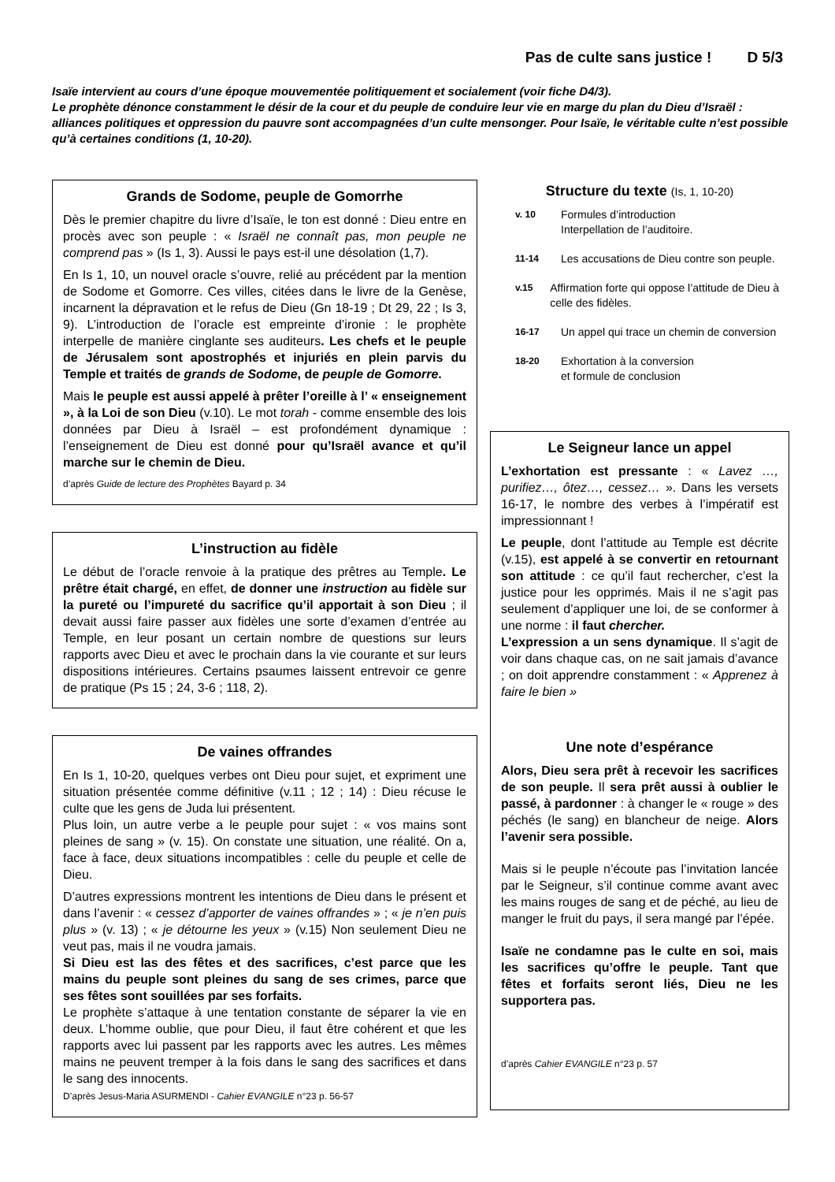Pas de culte sans justice ! D 5/3
Isaïe intervient au cours d’une époque mouvementée politiquement et socialement (voir fiche D4/3).
Le prophète dénonce constamment le désir de la cour et du peuple de conduire leur vie en marge du plan du Dieu d’Israël : alliances politiques et oppression du pauvre sont accompagnées d’un culte mensonger. Pour Isaïe, le véritable culte n’est possible qu’à certaines conditions (1, 10-20).
Grands de Sodome, peuple de Gomorrhe
Dès le premier chapitre du livre d’Isaïe, le ton est donné : Dieu entre en procès avec son peuple : « Israël ne connaît pas, mon peuple ne comprend pas » (Is 1, 3). Aussi le pays est-il une désolation (1,7).
En Is 1, 10, un nouvel oracle s’ouvre, relié au précédent par la mention de Sodome et Gomorre. Ces villes, citées dans le livre de la Genèse, incarnent la dépravation et le refus de Dieu (Gn 18-19 ; Dt 29, 22 ; Is 3, 9). L’introduction de l’oracle est empreinte d’ironie : le prophète interpelle de manière cinglante ses auditeurs. Les chefs et le peuple de Jérusalem sont apostrophés et injuriés en plein parvis du Temple et traités de grands de Sodome, de peuple de Gomorre.
Mais le peuple est aussi appelé à prêter l’oreille à l’ « enseignement », à la Loi de son Dieu (v.10). Le mot torah - comme ensemble des lois données par Dieu à Israël – est profondément dynamique : l’enseignement de Dieu est donné pour qu’Israël avance et qu’il marche sur le chemin de Dieu.
d’après Guide de lecture des Prophètes Bayard p. 34
L’instruction au fidèle
Le début de l’oracle renvoie à la pratique des prêtres au Temple. Le prêtre était chargé, en effet, de donner une instruction au fidèle sur la pureté ou l’impureté du sacrifice qu’il apportait à son Dieu ; il devait aussi faire passer aux fidèles une sorte d’examen d’entrée au Temple, en leur posant un certain nombre de questions sur leurs rapports avec Dieu et avec le prochain dans la vie courante et sur leurs dispositions intérieures. Certains psaumes laissent entrevoir ce genre de pratique (Ps 15 ; 24, 3-6 ; 118, 2).
De vaines offrandes
En Is 1, 10-20, quelques verbes ont Dieu pour sujet, et expriment une situation présentée comme définitive (v.11 ; 12 ; 14) : Dieu récuse le culte que les gens de Juda lui présentent.
Plus loin, un autre verbe a le peuple pour sujet : « vos mains sont pleines de sang » (v. 15). On constate une situation, une réalité. On a, face à face, deux situations incompatibles : celle du peuple et celle de Dieu.
D’autres expressions montrent les intentions de Dieu dans le présent et dans l’avenir : « cessez d’apporter de vaines offrandes » ; « je n’en puis plus » (v. 13) ; « je détourne les yeux » (v.15) Non seulement Dieu ne veut pas, mais il ne voudra jamais.
Si Dieu est las des fêtes et des sacrifices, c’est parce que les mains du peuple sont pleines du sang de ses crimes, parce que ses fêtes sont souillées par ses forfaits.
Le prophète s’attaque à une tentation constante de séparer la vie en deux. L’homme oublie, que pour Dieu, il faut être cohérent et que les rapports avec lui passent par les rapports avec les autres. Les mêmes mains ne peuvent tremper à la fois dans le sang des sacrifices et dans le sang des innocents.
D’après Jesus-Maria ASURMENDI - Cahier EVANGILE n°23 p. 56-57
Structure du texte (Is, 1, 10-20)
v. 10
Formules d’introduction
Interpellation de l’auditoire.
11-14
Les accusations de Dieu contre son peuple.
v.15
Affirmation forte qui oppose l’attitude de Dieu à celle des fidèles.
16-17
Un appel qui trace un chemin de conversion
18-20
Exhortation à la conversion
et formule de conclusion
Le Seigneur lance un appel
L’exhortation est pressante : « Lavez …, purifiez…, ôtez…, cessez… ». Dans les versets 16-17, le nombre des verbes à l’impératif est impressionnant !
Le peuple, dont l’attitude au Temple est décrite (v.15), est appelé à se convertir en retournant son attitude : ce qu’il faut rechercher, c’est la justice pour les opprimés. Mais il ne s’agit pas seulement d’appliquer une loi, de se conformer à une norme : il faut chercher.
L’expression a un sens dynamique. Il s’agit de voir dans chaque cas, on ne sait jamais d’avance ; on doit apprendre constamment : « Apprenez à faire le bien »
Une note d’espérance
Alors, Dieu sera prêt à recevoir les sacrifices de son peuple. Il sera prêt aussi à oublier le passé, à pardonner : à changer le « rouge » des péchés (le sang) en blancheur de neige. Alors l’avenir sera possible.
Mais si le peuple n’écoute pas l’invitation lancée par le Seigneur, s’il continue comme avant avec les mains rouges de sang et de péché, au lieu de manger le fruit du pays, il sera mangé par l’épée.
Isaïe ne condamne pas le culte en soi, mais les sacrifices qu’offre le peuple. Tant que fêtes et forfaits seront liés, Dieu ne les supportera pas.
d’après Cahier EVANGILE n°23 p. 57